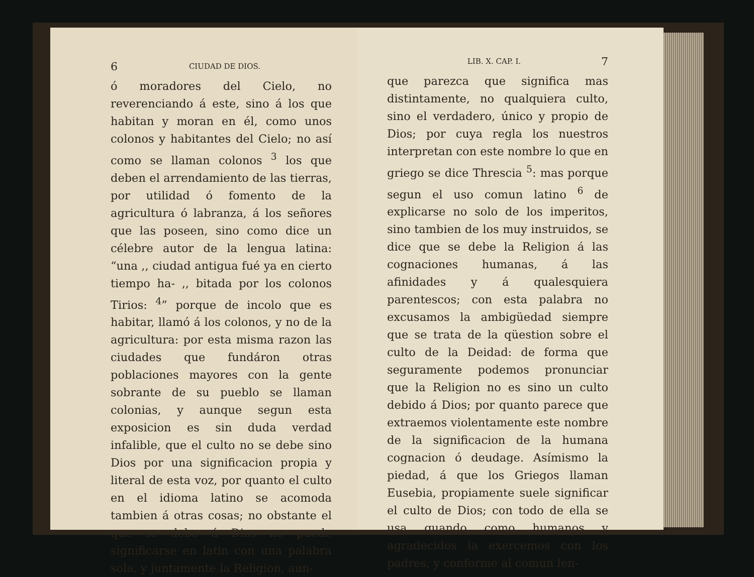6 CIUDAD DE DIOS.
ó moradores del Cielo, no reverenciando á este, sino á los que habitan y moran en él, como unos colonos y habitantes del Cielo; no así como se llaman colonos <sup>3</sup> los que deben el arrendamiento de las tierras, por utilidad ó fomento de la agricultura ó labranza, á los señores que las poseen, sino como dice un célebre autor de la lengua latina: “una ,, ciudad antigua fué ya en cierto tiempo ha- ,, bitada por los colonos Tirios: <sup>4</sup>” porque de incolo que es habitar, llamó á los colonos, y no de la agricultura: por esta misma razon las ciudades que fundáron otras poblaciones mayores con la gente sobrante de su pueblo se llaman colonias, y aunque segun esta exposicion es sin duda verdad infalible, que el culto no se debe sino Dios por una significacion propia y literal de esta voz, por quanto el culto en el idioma latino se acomoda tambien á otras cosas; no obstante el que se debe á Dios no puede significarse en latin con una palabra sola, y juntamente la Religion, aun-
LIB. X. CAP. I. 7
que parezca que significa mas distintamente, no qualquiera culto, sino el verdadero, único y propio de Dios; por cuya regla los nuestros interpretan con este nombre lo que en griego se dice Threscia <sup>5</sup>: mas porque segun el uso comun latino <sup>6</sup> de explicarse no solo de los imperitos, sino tambien de los muy instruidos, se dice que se debe la Religion á las cognaciones humanas, á las afinidades y á qualesquiera parentescos; con esta palabra no excusamos la ambigüedad siempre que se trata de la qüestion sobre el culto de la Deidad: de forma que seguramente podemos pronunciar que la Religion no es sino un culto debido á Dios; por quanto parece que extraemos violentamente este nombre de la significacion de la humana cognacion ó deudage. Asímismo la piedad, á que los Griegos llaman Eusebia, propiamente suele significar el culto de Dios; con todo de ella se usa quando como humanos y agradecidos la exercemos con los padres, y conforme al comun len-